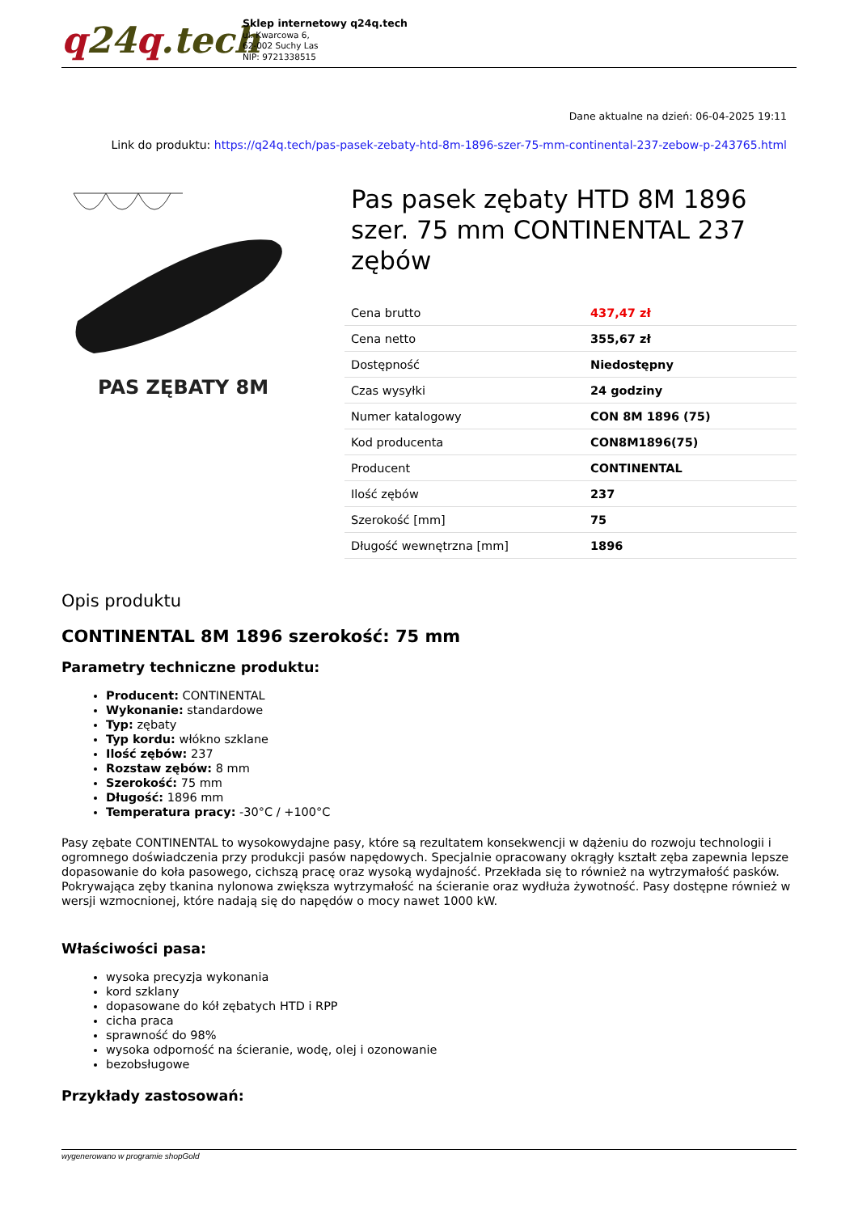q24q.tech
Sklep internetowy q24q.tech
ul. Kwarcowa 6,
62-002 Suchy Las
NIP: 9721338515
Dane aktualne na dzień: 06-04-2025 19:11
Link do produktu: https://q24q.tech/pas-pasek-zebaty-htd-8m-1896-szer-75-mm-continental-237-zebow-p-243765.html
PAS ZĘBATY 8M
Pas pasek zębaty HTD 8M 1896 szer. 75 mm CONTINENTAL 237 zębów
| Cena brutto | 437,47 zł |
| Cena netto | 355,67 zł |
| Dostępność | Niedostępny |
| Czas wysyłki | 24 godziny |
| Numer katalogowy | CON 8M 1896 (75) |
| Kod producenta | CON8M1896(75) |
| Producent | CONTINENTAL |
| Ilość zębów | 237 |
| Szerokość [mm] | 75 |
| Długość wewnętrzna [mm] | 1896 |
Opis produktu
CONTINENTAL 8M 1896 szerokość: 75 mm
Parametry techniczne produktu:
Producent: CONTINENTAL
Wykonanie: standardowe
Typ: zębaty
Typ kordu: włókno szklane
Ilość zębów: 237
Rozstaw zębów: 8 mm
Szerokość: 75 mm
Długość: 1896 mm
Temperatura pracy: -30°C / +100°C
Pasy zębate CONTINENTAL to wysokowydajne pasy, które są rezultatem konsekwencji w dążeniu do rozwoju technologii i ogromnego doświadczenia przy produkcji pasów napędowych. Specjalnie opracowany okrągły kształt zęba zapewnia lepsze dopasowanie do koła pasowego, cichszą pracę oraz wysoką wydajność. Przekłada się to również na wytrzymałość pasków. Pokrywająca zęby tkanina nylonowa zwiększa wytrzymałość na ścieranie oraz wydłuża żywotność. Pasy dostępne również w wersji wzmocnionej, które nadają się do napędów o mocy nawet 1000 kW.
Właściwości pasa:
wysoka precyzja wykonania
kord szklany
dopasowane do kół zębatych HTD i RPP
cicha praca
sprawność do 98%
wysoka odporność na ścieranie, wodę, olej i ozonowanie
bezobsługowe
Przykłady zastosowań:
wygenerowano w programie shopGold